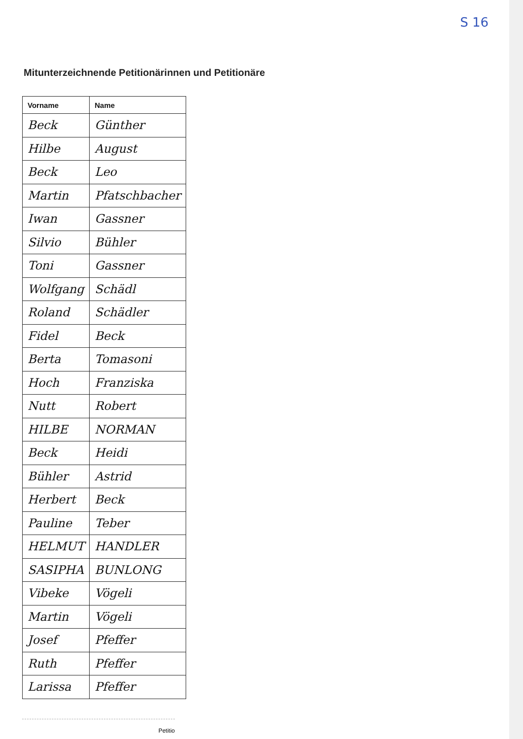S 16
Mitunterzeichnende Petitionärinnen und Petitionäre
| Vorname | Name |
| --- | --- |
| Beck | Günther |
| Hilbe | August |
| Beck | Leo |
| Martin | Pfatschbacher |
| Iwan | Gassner |
| Silvio | Bühler |
| Toni | Gassner |
| Wolfgang | Schädl |
| Roland | Schädler |
| Fidel | Beck |
| Berta | Tomasoni |
| Hoch | Franziska |
| Nutt | Robert |
| HILBE | NORMAN |
| Beck | Heidi |
| Bühler | Astrid |
| Herbert | Beck |
| Pauline | Teber |
| HELMUT | HANDLER |
| SASIPHA | BUNLONG |
| Vibeke | Vögeli |
| Martin | Vögeli |
| Josef | Pfeffer |
| Ruth | Pfeffer |
| Larissa | Pfeffer |
Petitio